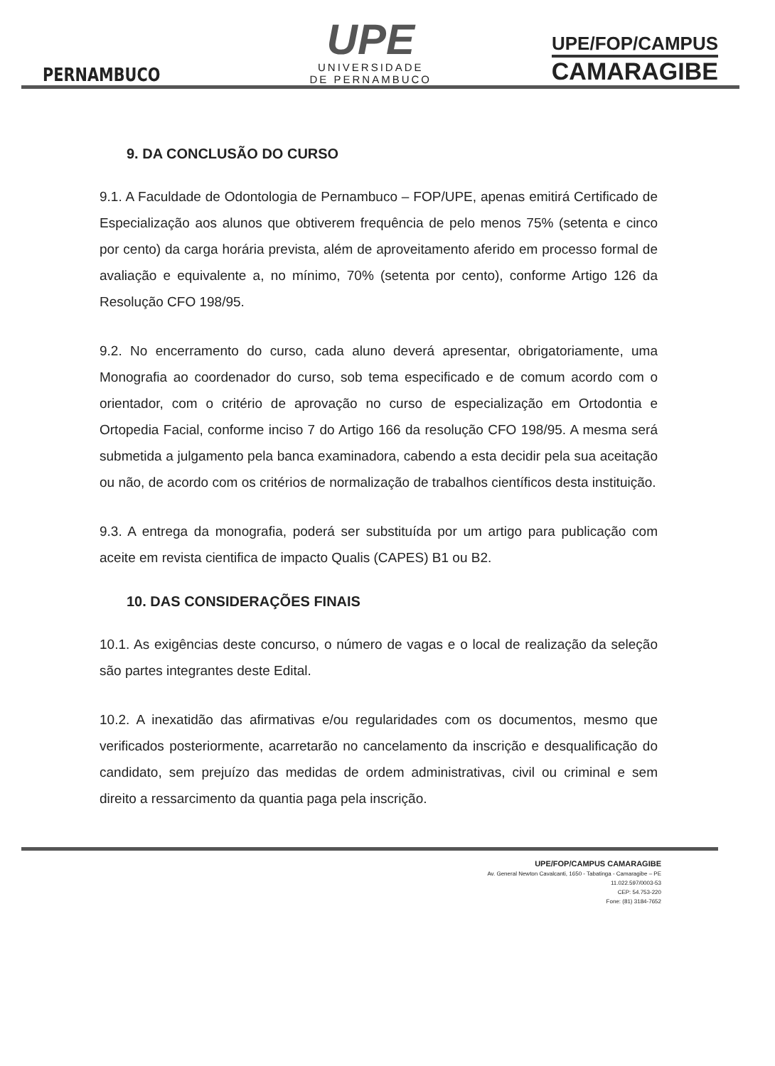PERNAMBUCO
UPE
UNIVERSIDADE
DE PERNAMBUCO
UPE/FOP/CAMPUS
CAMARAGIBE
9. DA CONCLUSÃO DO CURSO
9.1. A Faculdade de Odontologia de Pernambuco – FOP/UPE, apenas emitirá Certificado de Especialização aos alunos que obtiverem frequência de pelo menos 75% (setenta e cinco por cento) da carga horária prevista, além de aproveitamento aferido em processo formal de avaliação e equivalente a, no mínimo, 70% (setenta por cento), conforme Artigo 126 da Resolução CFO 198/95.
9.2. No encerramento do curso, cada aluno deverá apresentar, obrigatoriamente, uma Monografia ao coordenador do curso, sob tema especificado e de comum acordo com o orientador, com o critério de aprovação no curso de especialização em Ortodontia e Ortopedia Facial, conforme inciso 7 do Artigo 166 da resolução CFO 198/95. A mesma será submetida a julgamento pela banca examinadora, cabendo a esta decidir pela sua aceitação ou não, de acordo com os critérios de normalização de trabalhos científicos desta instituição.
9.3. A entrega da monografia, poderá ser substituída por um artigo para publicação com aceite em revista cientifica de impacto Qualis (CAPES) B1 ou B2.
10. DAS CONSIDERAÇÕES FINAIS
10.1. As exigências deste concurso, o número de vagas e o local de realização da seleção são partes integrantes deste Edital.
10.2. A inexatidão das afirmativas e/ou regularidades com os documentos, mesmo que verificados posteriormente, acarretarão no cancelamento da inscrição e desqualificação do candidato, sem prejuízo das medidas de ordem administrativas, civil ou criminal e sem direito a ressarcimento da quantia paga pela inscrição.
UPE/FOP/CAMPUS CAMARAGIBE
Av. General Newton Cavalcanti, 1650 - Tabatinga - Camaragibe – PE
11.022.597/0003-53
CEP: 54.753-220
Fone: (81) 3184-7652